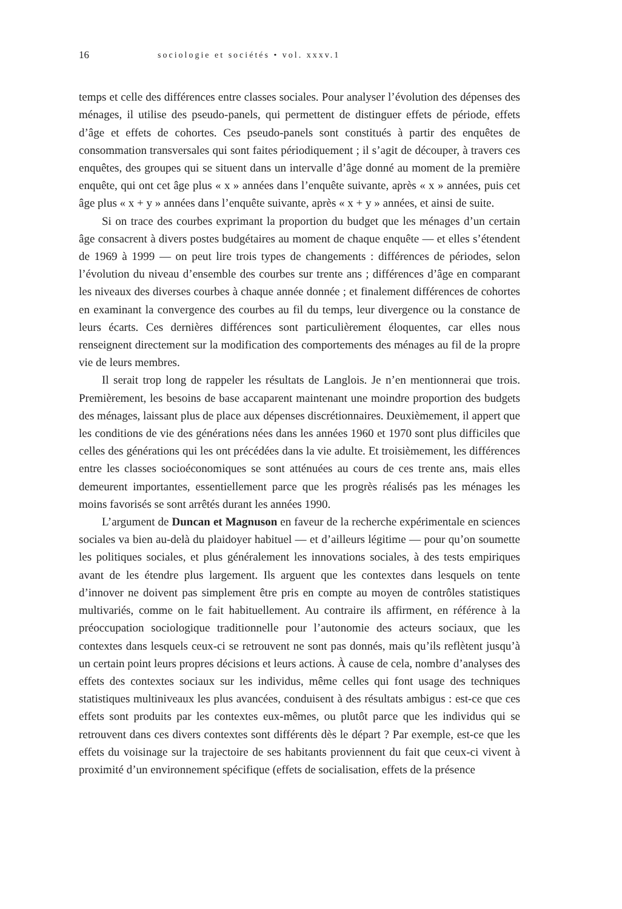16 sociologie et sociétés • vol. xxxv.1
temps et celle des différences entre classes sociales. Pour analyser l’évolution des dépenses des ménages, il utilise des pseudo-panels, qui permettent de distinguer effets de période, effets d’âge et effets de cohortes. Ces pseudo-panels sont constitués à partir des enquêtes de consommation transversales qui sont faites périodiquement ; il s’agit de découper, à travers ces enquêtes, des groupes qui se situent dans un intervalle d’âge donné au moment de la première enquête, qui ont cet âge plus « x » années dans l’enquête suivante, après « x » années, puis cet âge plus « x + y » années dans l’enquête suivante, après « x + y » années, et ainsi de suite.
Si on trace des courbes exprimant la proportion du budget que les ménages d’un certain âge consacrent à divers postes budgétaires au moment de chaque enquête — et elles s’étendent de 1969 à 1999 — on peut lire trois types de changements : différences de périodes, selon l’évolution du niveau d’ensemble des courbes sur trente ans ; différences d’âge en comparant les niveaux des diverses courbes à chaque année donnée ; et finalement différences de cohortes en examinant la convergence des courbes au fil du temps, leur divergence ou la constance de leurs écarts. Ces dernières différences sont particulièrement éloquentes, car elles nous renseignent directement sur la modification des comportements des ménages au fil de la propre vie de leurs membres.
Il serait trop long de rappeler les résultats de Langlois. Je n’en mentionnerai que trois. Premièrement, les besoins de base accaparent maintenant une moindre proportion des budgets des ménages, laissant plus de place aux dépenses discrétionnaires. Deuxièmement, il appert que les conditions de vie des générations nées dans les années 1960 et 1970 sont plus difficiles que celles des générations qui les ont précédées dans la vie adulte. Et troisièmement, les différences entre les classes socioéconomiques se sont atténuées au cours de ces trente ans, mais elles demeurent importantes, essentiellement parce que les progrès réalisés pas les ménages les moins favorisés se sont arrêtés durant les années 1990.
L’argument de Duncan et Magnuson en faveur de la recherche expérimentale en sciences sociales va bien au-delà du plaidoyer habituel — et d’ailleurs légitime — pour qu’on soumette les politiques sociales, et plus généralement les innovations sociales, à des tests empiriques avant de les étendre plus largement. Ils arguent que les contextes dans lesquels on tente d’innover ne doivent pas simplement être pris en compte au moyen de contrôles statistiques multivariés, comme on le fait habituellement. Au contraire ils affirment, en référence à la préoccupation sociologique traditionnelle pour l’autonomie des acteurs sociaux, que les contextes dans lesquels ceux-ci se retrouvent ne sont pas donnés, mais qu’ils reflètent jusqu’à un certain point leurs propres décisions et leurs actions. À cause de cela, nombre d’analyses des effets des contextes sociaux sur les individus, même celles qui font usage des techniques statistiques multiniveaux les plus avancées, conduisent à des résultats ambigus : est-ce que ces effets sont produits par les contextes eux-mêmes, ou plutôt parce que les individus qui se retrouvent dans ces divers contextes sont différents dès le départ ? Par exemple, est-ce que les effets du voisinage sur la trajectoire de ses habitants proviennent du fait que ceux-ci vivent à proximité d’un environnement spécifique (effets de socialisation, effets de la présence